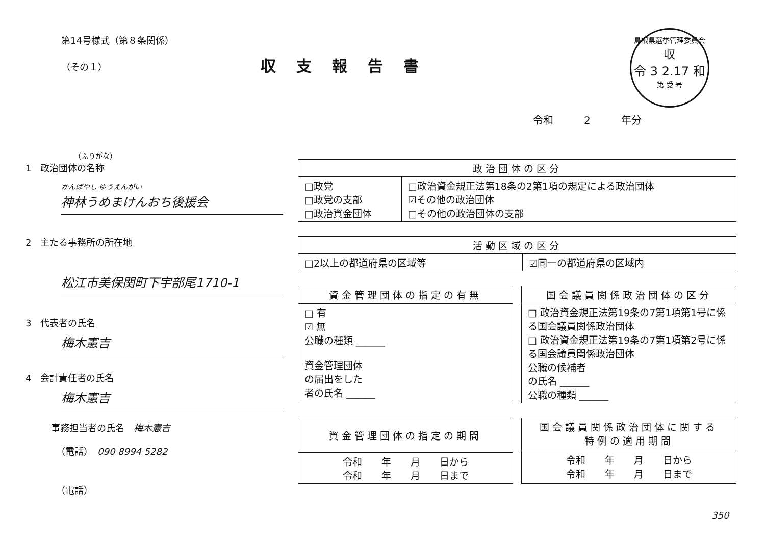第14号様式（第８条関係）
（その１）
収支報告書
島根県選挙管理委員会
収
令 3 2.17 和
第 受 号
令和　　　2　　　年分
（ふりがな）
1　政治団体の名称
かんばやし ゆうえんがい
神林うめまけんおち後援会
2　主たる事務所の所在地
松江市美保関町下宇部尾1710-1
3　代表者の氏名
梅木憲吉
4　会計責任者の氏名
梅木憲吉
事務担当者の氏名　梅木憲吉
（電話）　090 8994 5282
（電話）
| 政治団体の区分 | |
| --- | --- |
| □政党 □政党の支部 □政治資金団体 | □政治資金規正法第18条の2第1項の規定による政治団体 ☑その他の政治団体 □その他の政治団体の支部 |
| 活動区域の区分 | |
| --- | --- |
| □2以上の都道府県の区域等 | ☑同一の都道府県の区域内 |
| 資金管理団体の指定の有無 |
| --- |
| □ 有 ☑ 無 公職の種類 ______ 資金管理団体 の届出をした 者の氏名 ______ |
| 国会議員関係政治団体の区分 |
| --- |
| □ 政治資金規正法第19条の7第1項第1号に係る国会議員関係政治団体 □ 政治資金規正法第19条の7第1項第2号に係る国会議員関係政治団体 公職の候補者 の氏名 ______ 公職の種類 ______ |
| 資金管理団体の指定の期間 |
| --- |
| 令和 年 月 日から 令和 年 月 日まで |
| 国会議員関係政治団体に関する 特例の適用期間 |
| --- |
| 令和 年 月 日から 令和 年 月 日まで |
350